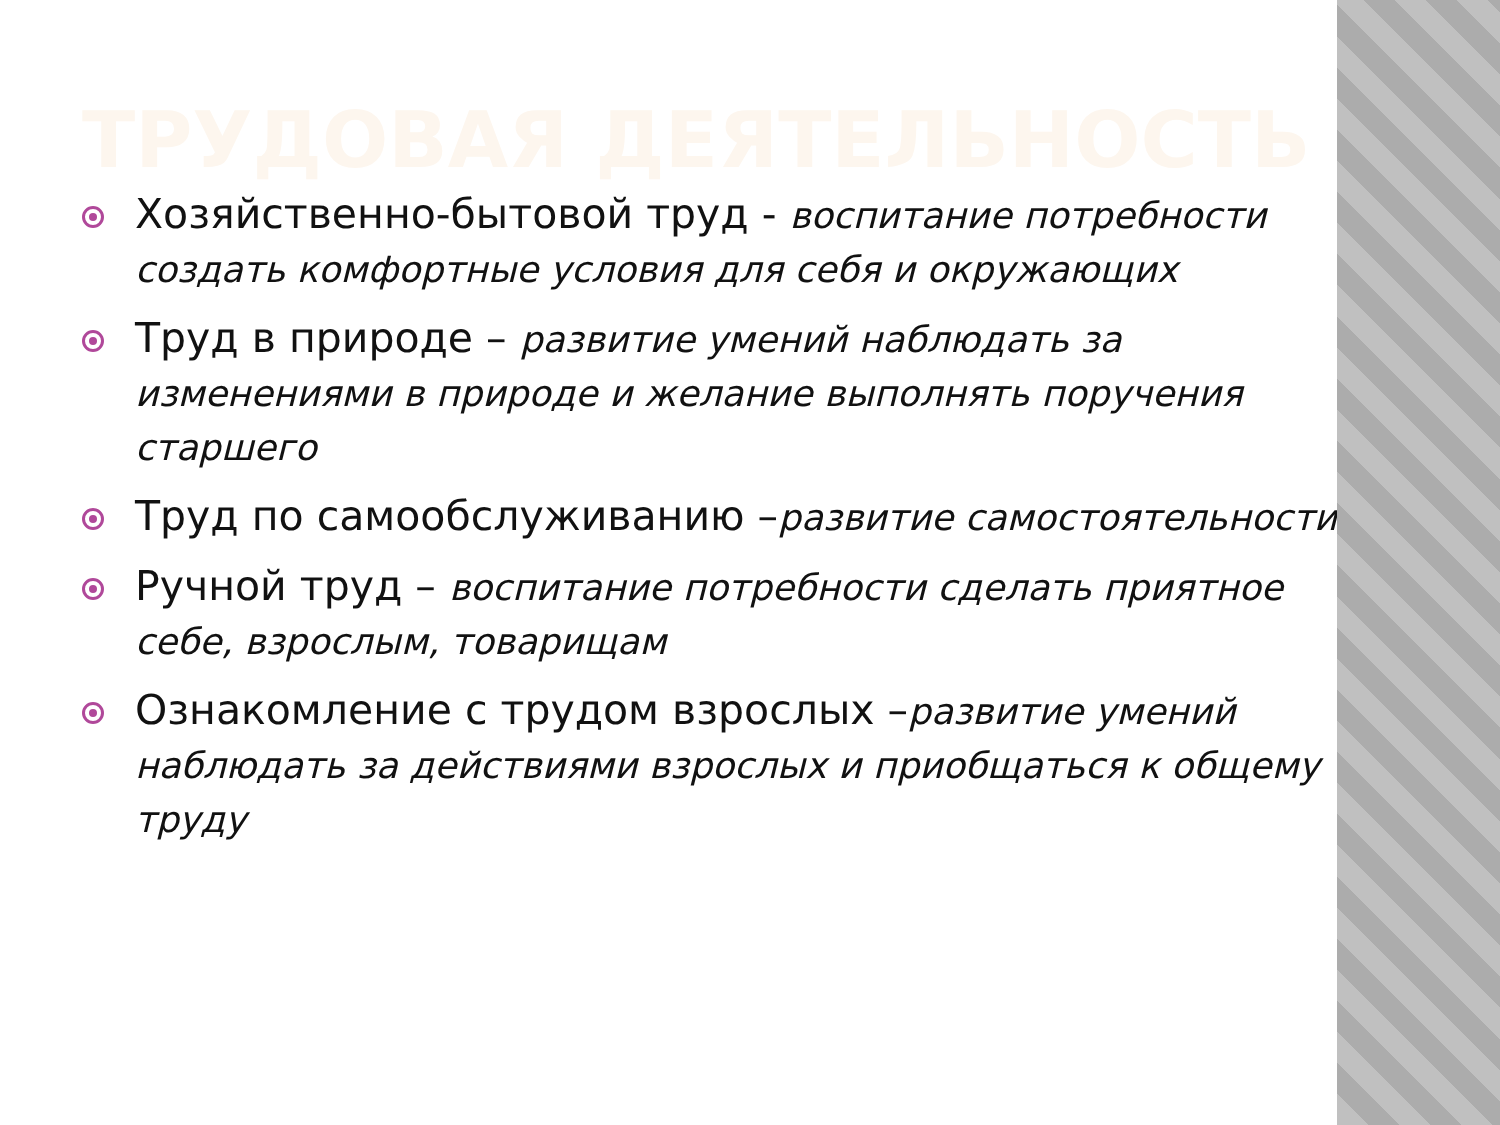ТРУДОВАЯ ДЕЯТЕЛЬНОСТЬ
Хозяйственно-бытовой труд - воспитание потребности создать комфортные условия для себя и окружающих
Труд в природе – развитие умений наблюдать за изменениями в природе и желание выполнять поручения старшего
Труд по самообслуживанию –развитие самостоятельности
Ручной труд – воспитание потребности сделать приятное себе, взрослым, товарищам
Ознакомление с трудом взрослых –развитие умений наблюдать за действиями взрослых и приобщаться к общему труду